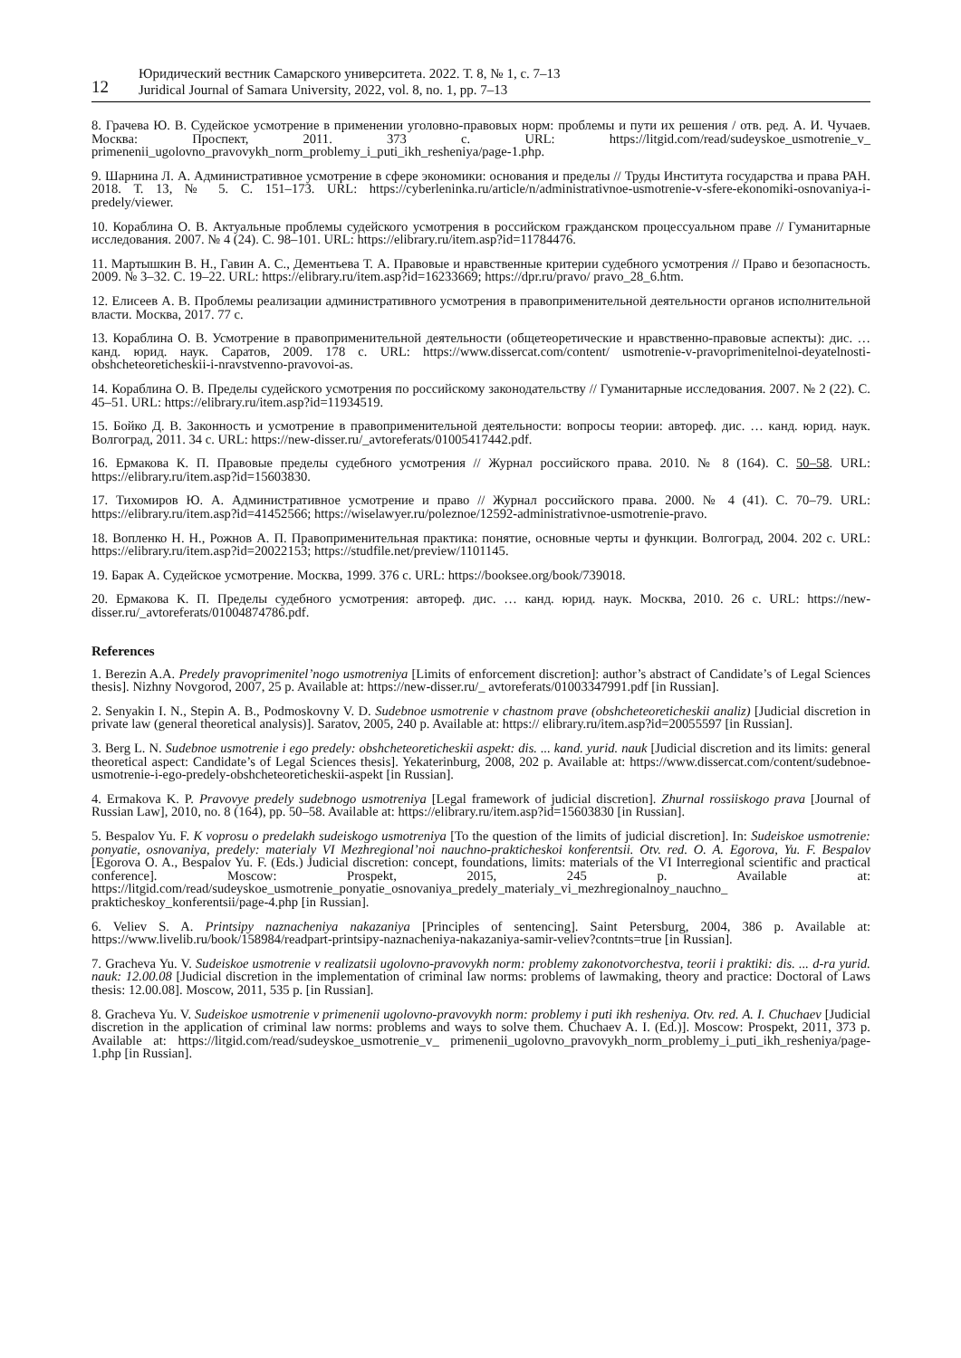12
Юридический вестник Самарского университета. 2022. Т. 8, № 1, с. 7–13
Juridical Journal of Samara University, 2022, vol. 8, no. 1, pp. 7–13
8. Грачева Ю. В. Судейское усмотрение в применении уголовно-правовых норм: проблемы и пути их решения / отв. ред. А. И. Чучаев. Москва: Проспект, 2011. 373 с. URL: https://litgid.com/read/sudeyskoe_usmotrenie_v_ primenenii_ugolovno_pravovykh_norm_problemy_i_puti_ikh_resheniya/page-1.php.
9. Шарнина Л. А. Административное усмотрение в сфере экономики: основания и пределы // Труды Института государства и права РАН. 2018. Т. 13, № 5. С. 151–173. URL: https://cyberleninka.ru/article/n/administrativnoe-usmotrenie-v-sfere-ekonomiki-osnovaniya-i-predely/viewer.
10. Кораблина О. В. Актуальные проблемы судейского усмотрения в российском гражданском процессуальном праве // Гуманитарные исследования. 2007. № 4 (24). С. 98–101. URL: https://elibrary.ru/item.asp?id=11784476.
11. Мартышкин В. Н., Гавин А. С., Дементьева Т. А. Правовые и нравственные критерии судебного усмотрения // Право и безопасность. 2009. № 3–32. С. 19–22. URL: https://elibrary.ru/item.asp?id=16233669; https://dpr.ru/pravo/ pravo_28_6.htm.
12. Елисеев А. В. Проблемы реализации административного усмотрения в правоприменительной деятельности органов исполнительной власти. Москва, 2017. 77 с.
13. Кораблина О. В. Усмотрение в правоприменительной деятельности (общетеоретические и нравственно-правовые аспекты): дис. … канд. юрид. наук. Саратов, 2009. 178 с. URL: https://www.dissercat.com/content/ usmotrenie-v-pravoprimenitelnoi-deyatelnosti-obshcheteoreticheskii-i-nravstvenno-pravovoi-as.
14. Кораблина О. В. Пределы судейского усмотрения по российскому законодательству // Гуманитарные исследования. 2007. № 2 (22). С. 45–51. URL: https://elibrary.ru/item.asp?id=11934519.
15. Бойко Д. В. Законность и усмотрение в правоприменительной деятельности: вопросы теории: автореф. дис. … канд. юрид. наук. Волгоград, 2011. 34 с. URL: https://new-disser.ru/_avtoreferats/01005417442.pdf.
16. Ермакова К. П. Правовые пределы судебного усмотрения // Журнал российского права. 2010. № 8 (164). С. 50–58. URL: https://elibrary.ru/item.asp?id=15603830.
17. Тихомиров Ю. А. Административное усмотрение и право // Журнал российского права. 2000. № 4 (41). С. 70–79. URL: https://elibrary.ru/item.asp?id=41452566; https://wiselawyer.ru/poleznoe/12592-administrativnoe-usmotrenie-pravo.
18. Вопленко Н. Н., Рожнов А. П. Правоприменительная практика: понятие, основные черты и функции. Волгоград, 2004. 202 с. URL: https://elibrary.ru/item.asp?id=20022153; https://studfile.net/preview/1101145.
19. Барак А. Судейское усмотрение. Москва, 1999. 376 с. URL: https://booksee.org/book/739018.
20. Ермакова К. П. Пределы судебного усмотрения: автореф. дис. … канд. юрид. наук. Москва, 2010. 26 с. URL: https://new-disser.ru/_avtoreferats/01004874786.pdf.
References
1. Berezin A.A. Predely pravoprimenitel’nogo usmotreniya [Limits of enforcement discretion]: author’s abstract of Candidate’s of Legal Sciences thesis]. Nizhny Novgorod, 2007, 25 p. Available at: https://new-disser.ru/_ avtoreferats/01003347991.pdf [in Russian].
2. Senyakin I. N., Stepin A. B., Podmoskovny V. D. Sudebnoe usmotrenie v chastnom prave (obshcheteoreticheskii analiz) [Judicial discretion in private law (general theoretical analysis)]. Saratov, 2005, 240 p. Available at: https:// elibrary.ru/item.asp?id=20055597 [in Russian].
3. Berg L. N. Sudebnoe usmotrenie i ego predely: obshcheteoreticheskii aspekt: dis. ... kand. yurid. nauk [Judicial discretion and its limits: general theoretical aspect: Candidate’s of Legal Sciences thesis]. Yekaterinburg, 2008, 202 p. Available at: https://www.dissercat.com/content/sudebnoe-usmotrenie-i-ego-predely-obshcheteoreticheskii-aspekt [in Russian].
4. Ermakova K. P. Pravovye predely sudebnogo usmotreniya [Legal framework of judicial discretion]. Zhurnal rossiiskogo prava [Journal of Russian Law], 2010, no. 8 (164), pp. 50–58. Available at: https://elibrary.ru/item.asp?id=15603830 [in Russian].
5. Bespalov Yu. F. K voprosu o predelakh sudeiskogo usmotreniya [To the question of the limits of judicial discretion]. In: Sudeiskoe usmotrenie: ponyatie, osnovaniya, predely: materialy VI Mezhregional’noi nauchno-prakticheskoi konferentsii. Otv. red. O. A. Egorova, Yu. F. Bespalov [Egorova O. A., Bespalov Yu. F. (Eds.) Judicial discretion: concept, foundations, limits: materials of the VI Interregional scientific and practical conference]. Moscow: Prospekt, 2015, 245 p. Available at: https://litgid.com/read/sudeyskoe_usmotrenie_ponyatie_osnovaniya_predely_materialy_vi_mezhregionalnoy_nauchno_ prakticheskoy_konferentsii/page-4.php [in Russian].
6. Veliev S. A. Printsipy naznacheniya nakazaniya [Principles of sentencing]. Saint Petersburg, 2004, 386 p. Available at: https://www.livelib.ru/book/158984/readpart-printsipy-naznacheniya-nakazaniya-samir-veliev?contnts=true [in Russian].
7. Gracheva Yu. V. Sudeiskoe usmotrenie v realizatsii ugolovno-pravovykh norm: problemy zakonotvorchestva, teorii i praktiki: dis. ... d-ra yurid. nauk: 12.00.08 [Judicial discretion in the implementation of criminal law norms: problems of lawmaking, theory and practice: Doctoral of Laws thesis: 12.00.08]. Moscow, 2011, 535 p. [in Russian].
8. Gracheva Yu. V. Sudeiskoe usmotrenie v primenenii ugolovno-pravovykh norm: problemy i puti ikh resheniya. Otv. red. A. I. Chuchaev [Judicial discretion in the application of criminal law norms: problems and ways to solve them. Chuchaev A. I. (Ed.)]. Moscow: Prospekt, 2011, 373 p. Available at: https://litgid.com/read/sudeyskoe_usmotrenie_v_ primenenii_ugolovno_pravovykh_norm_problemy_i_puti_ikh_resheniya/page-1.php [in Russian].